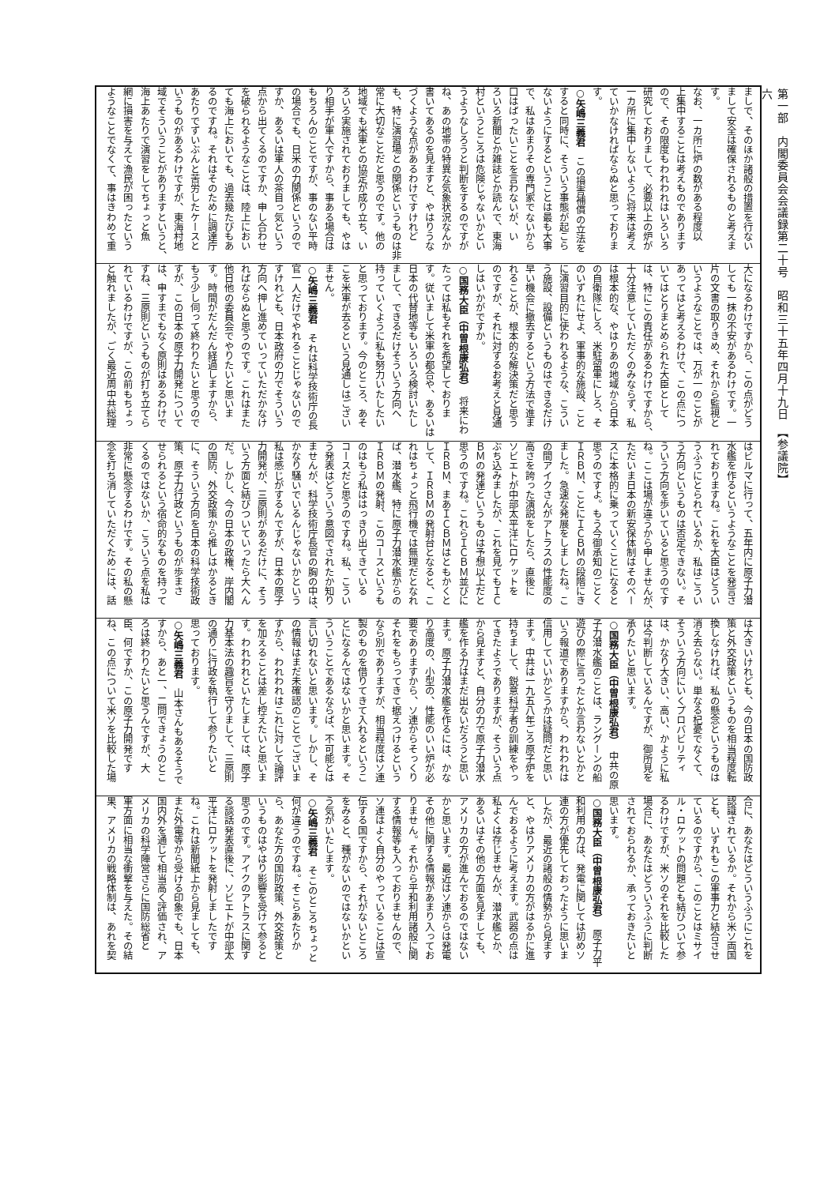第一部　内閣委員会会議録第二十号　昭和三十五年四月十九日　【参議院】
六
ましで、そのほか諸般の措置を行ない
まして安全は確保されるものと考えま
す。
なお、一カ所に炉の数がある程度以
上集中することは考えものであります
ので、その限度もわれわれはいろいろ
研究しておりまして、必要以上の炉が
一カ所に集中しないように将来は考え
ていかなければならぬと思っておりま
す。
○矢嶋三義君　この損害補償の立法を
すると同時に、そういう事態が起こら
ないようにするということは最も大事
で、私はあまりその専門家でないから
口はばったいことを言わないが、い
ろいろ新聞とか雑誌とか読んで、東海
村というところは危険じゃないかとい
うようなしろうと判断をするのですが
ね、あの地帯の特異な気象状況なんか
書いてあるのを見ますと、やはりうな
づくような点があるわけですけれど
も、特に演習場との関係というものは非
常に大切なことだと思うのです。他の
地域でも米軍との協定が成り立ち、い
ろいろ実施されておりましても、やは
り相手が軍人ですから、事ある場合は
もちろんのことですが、事のない平時
の場合でも、日米の力関係というので
すか、あるいは軍人の茶目っ気という
点から出てくるのですか、申し合わせ
を破られるようなことは、陸上におい
ても海上においても、過去幾たびもあ
るのですね。それはそのために調達庁
あたりでずいぶんと苦労したケースと
いうものがあるわけですが、東海村地
域でそういうことがありますというと、
海上あたりで演習をしてちょっと魚
網に損害を与えて漁民が困ったという
ようなことでなくて、事はきわめて重
大になるわけですから、この点がどう
しても一抹の不安があるわけです。一
片の文書の取りきめ、それから監視と
いうようなことでは、万が一のことが
あってはと考えるわけで、この点につ
いてはとりまとめられた大臣として
は、特にこの責任があるわけですから、
十分注意していただくのみならず、私
は根本的な、やはりあの地域から日本
の自衛隊にしろ、米駐留軍にしろ、そ
のいずれにせよ、軍事的な施設、こと
に演習目的に使われるような、こうい
う施設、設備というものはできるだけ
早い機会に撤去するという方法で進ま
れることが、根本的な解決策だと思う
のですが、それに対するお考えと見通
しはいかがですか。
○国務大臣（中曽根康弘君）　将来にわ
たっては私もそれを希望しておりま
す。従いまして米軍の都合や、あるいは
日本の代替地等もいろいろ検討いたし
まして、できるだけそういう方向へ
持っていくように私も努力いたしたい
と思っております。今のところ、あそ
こを米軍が去るという見通しはござい
ません。
○矢嶋三義君　それは科学技術庁の長
官一人だけでやれることじゃないので
すけれども、日本政府の力でそういう
方向へ押し進めていっていただかなけ
ればならぬと思うのです。これはまた
他日他の委員会でやりたいと思いま
す。時間がだんだん経過しますから、
もう少し伺って終わりたいと思うので
すが、この日本の原子力開発について
は、申すまでもなく原則はあるわけで
すね、三原則というものが打ち立てら
れているわけですが、この前もちょっ
と触れましたが、ごく最近周中共総理
はビルマに行って、五年内に原子力潜
水艦を作るというようなことを発言さ
れておりますね。これを大臣はどうい
うふうにとられているか、私はこうい
う方向というものは否定できない。そ
ういう方向を歩いていると思うのです
ね。ここは場が違うから申しませんが、
ただいま日本の新安保体制はそのベー
スに本格的に乗っていくことになると
思うのですよ。もう今御承知のごとく
ＩＲＢＭ、ことにＩＣＢＭの段階にき
ました。急速な発展をしましたね。こ
の間アイクさんがアトラスの性能度の
高さを誇った演説をしたら、直後に
ソビエトが中部太平洋にロケットを
ぶち込みましたが、これを見てもＩＣ
ＢＭの発達というものは予想以上だと
思うのですね。これらＩＣＢＭ並びに
ＩＲＢＭ、まあＩＣＢＭはともかくと
して、ＩＲＢＭの発射台となると、こ
れはちょっと飛行機では無理だとなれ
ば、潜水艦、特に原子力潜水艦からの
ＩＲＢＭの発射、このコースというも
のはもう私ははっきり出てきている
コースだと思うのですね。私、こうい
う発表はどういう意図でされたか知り
ませんが、科学技術庁長官の胸の中は、
かなり騒いでいるんじゃないかという
私は感じがするんですが、日本の原子
力開発が、三原則があるだけに、そう
いう方面と結びついていったら大へん
だ。しかし、今の日本の政権、岸内閣
の国防、外交政策から推しはかるとき
に、そういう方向を日本の科学技術政
策、原子力行政というものが歩まさ
せられるという宿命的なものを持って
くるのではないか、こういう点を私は
非常に懸念するわけです。その私の懸
念を打ち消していただくためには、話
は大きいけれども、今の日本の国防政
策と外交政策というものを相当程度転
換しなければ、私の懸念というものは
消え去らない。単なる杞憂でなくて、
そういう方向にいくプロバビリティ
は、かなり大きい、高い、かように私
は今判断しているんですが、御所見を
承りたいと思います。
○国務大臣（中曽根康弘君）　中共の原
子力潜水艦のことは、ラングーンの船
遊びの際に言ったとか言わないとかと
いう報道でありますから、われわれは
信用していいかどうかは疑問だと思い
ます。中共は一九五八年ごろ原子炉を
持ちまして、鋭意科学者の訓練をやっ
てきたようでありますが、そういう点
から見ますと、自分の力で原子力潜水
艦を作る力はまだ出ないだろうと思い
ます。原子力潜水艦を作るには、かな
り高度の、小型の、性能のいい炉が必
要でありますから、ソ連からそっくり
それをもらってきて据えつけるという
なら別でありますが、相当程度はソ連
製のものを借りてきて入れるというこ
とになるんではないかと思います。そ
ういうことであるならば、不可能とは
言い切れないと思います。しかし、そ
の情報はまだ未確認のことでございま
すから、われわれはこれに対して論評
を加えることは差し控えたいと思いま
す。われわれといたしましては、原子
力基本法の趣旨を守りまして、三原則
の通りに行政を執行して参りたいと
思っております。
○矢嶋三義君　山本さんもあるそうで
すから、あと一、二問できょうのとこ
ろは終わりたいと思うんですが、大
臣、何ですか、この原子力開発です
ね、この点について米ソを比較した場
合に、あなたはどういうふうにこれを
認識されているか。それから米ソ両国
とも、いずれもこの軍事力と結合させ
ているのですから、このことはミサイ
ル・ロケットの問題とも結びついて参
るわけですが、米ソのそれを比較した
場合に、あなたはどういうふうに判断
されておられるか、承っておきたいと
思います。
○国務大臣（中曽根康弘君）　原子力平
和利用の力は、発電に関しては初めソ
連の方が優先しておったように思いま
したが、最近の諸般の情勢から見ます
と、やはりアメリカの方がはるかに進
んでおるように考えます。武器の点は
私よくは存じませんが、潜水艦とか、
あるいはその他の方面を見ましても、
アメリカの方が進んでおるのではない
かと思います。最近はソ連からは発電
その他に関する情報があまり入ってお
りません。それから平和利用諸般に関
する情報等も入っておりませんので、
ソ連はよく自分のやっていることは宣
伝する国ですから、それがないところ
をみると、種がないのではないかとい
う気がいたします。
○矢嶋三義君　そこのところちょっと
何が違うのですね。そこらあたりか
ら、あなた方の国防政策、外交政策と
いうものはやはり影響を受けて参ると
思うのです。アイクのアトラスに関す
る談話発表直後に、ソビエトが中部太
平洋にロケットを発射しましたです
ね。これは新聞紙上から見ましても、
また外電等から受ける印象でも、日本
国内外を通じて相当高く評価され、ア
メリカの科学陣営さらに国防総省と
軍方面に相当な衝撃を与えた。その結
果、アメリカの戦略体制は、あれを契